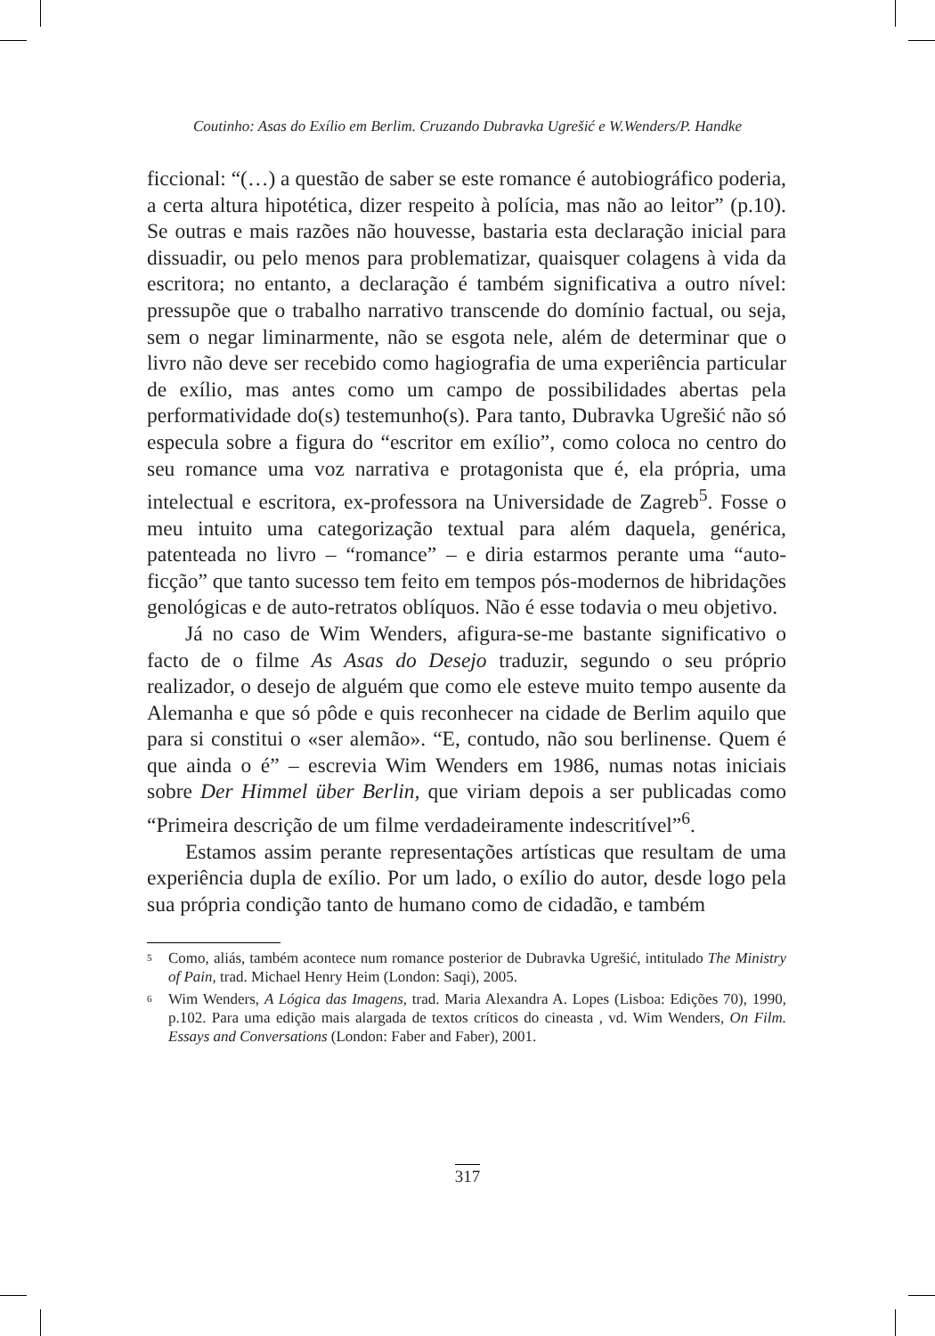Coutinho: Asas do Exílio em Berlim. Cruzando Dubravka Ugrešić e W.Wenders/P. Handke
ficcional: “(…) a questão de saber se este romance é autobiográfico poderia, a certa altura hipotética, dizer respeito à polícia, mas não ao leitor” (p.10). Se outras e mais razões não houvesse, bastaria esta declaração inicial para dissuadir, ou pelo menos para problematizar, quaisquer colagens à vida da escritora; no entanto, a declaração é também significativa a outro nível: pressupõe que o trabalho narrativo transcende do domínio factual, ou seja, sem o negar liminarmente, não se esgota nele, além de determinar que o livro não deve ser recebido como hagiografia de uma experiência particular de exílio, mas antes como um campo de possibilidades abertas pela performatividade do(s) testemunho(s). Para tanto, Dubravka Ugrešić não só especula sobre a figura do “escritor em exílio”, como coloca no centro do seu romance uma voz narrativa e protagonista que é, ela própria, uma intelectual e escritora, ex-professora na Universidade de Zagreb<sup>5</sup>. Fosse o meu intuito uma categorização textual para além daquela, genérica, patenteada no livro – “romance” – e diria estarmos perante uma “auto-ficção” que tanto sucesso tem feito em tempos pós-modernos de hibridações genológicas e de auto-retratos oblíquos. Não é esse todavia o meu objetivo.
Já no caso de Wim Wenders, afigura-se-me bastante significativo o facto de o filme As Asas do Desejo traduzir, segundo o seu próprio realizador, o desejo de alguém que como ele esteve muito tempo ausente da Alemanha e que só pôde e quis reconhecer na cidade de Berlim aquilo que para si constitui o «ser alemão». “E, contudo, não sou berlinense. Quem é que ainda o é” – escrevia Wim Wenders em 1986, numas notas iniciais sobre Der Himmel über Berlin, que viriam depois a ser publicadas como “Primeira descrição de um filme verdadeiramente indescritível”<sup>6</sup>.
Estamos assim perante representações artísticas que resultam de uma experiência dupla de exílio. Por um lado, o exílio do autor, desde logo pela sua própria condição tanto de humano como de cidadão, e também
5 Como, aliás, também acontece num romance posterior de Dubravka Ugrešić, intitulado The Ministry of Pain, trad. Michael Henry Heim (London: Saqi), 2005.
6 Wim Wenders, A Lógica das Imagens, trad. Maria Alexandra A. Lopes (Lisboa: Edições 70), 1990, p.102. Para uma edição mais alargada de textos críticos do cineasta , vd. Wim Wenders, On Film. Essays and Conversations (London: Faber and Faber), 2001.
317